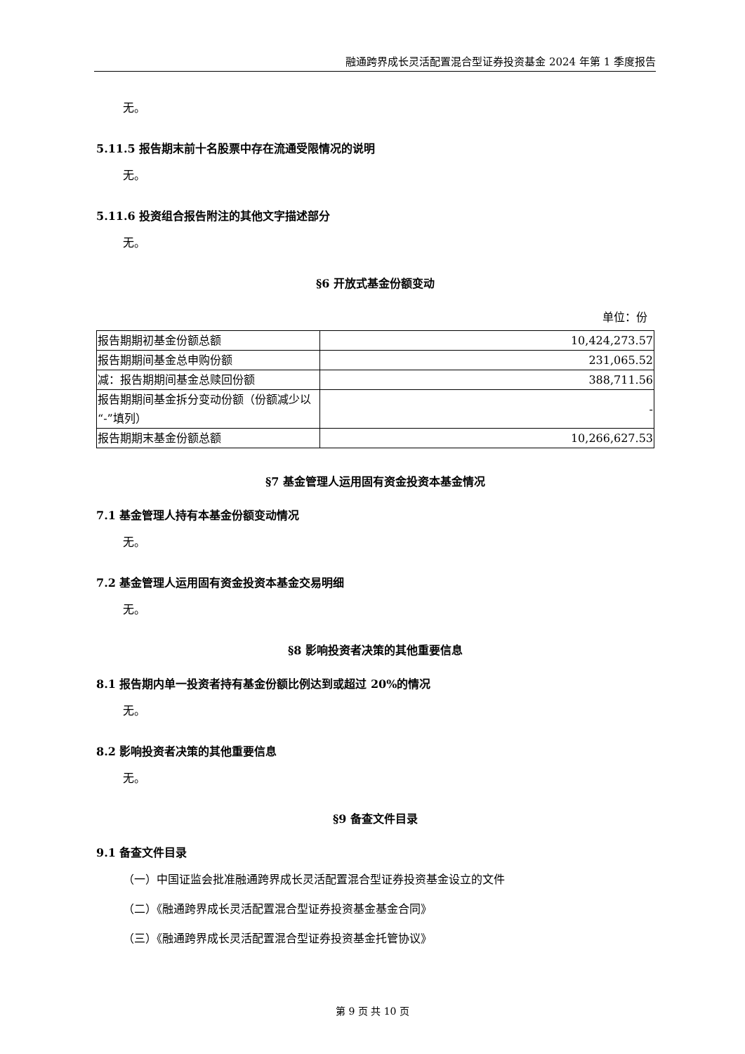融通跨界成长灵活配置混合型证券投资基金 2024 年第 1 季度报告
无。
5.11.5 报告期末前十名股票中存在流通受限情况的说明
无。
5.11.6 投资组合报告附注的其他文字描述部分
无。
§6 开放式基金份额变动
单位：份
| 报告期期初基金份额总额 | 10,424,273.57 |
| 报告期期间基金总申购份额 | 231,065.52 |
| 减：报告期期间基金总赎回份额 | 388,711.56 |
| 报告期期间基金拆分变动份额（份额减少以“-”填列） | - |
| 报告期期末基金份额总额 | 10,266,627.53 |
§7 基金管理人运用固有资金投资本基金情况
7.1 基金管理人持有本基金份额变动情况
无。
7.2 基金管理人运用固有资金投资本基金交易明细
无。
§8 影响投资者决策的其他重要信息
8.1 报告期内单一投资者持有基金份额比例达到或超过 20%的情况
无。
8.2 影响投资者决策的其他重要信息
无。
§9 备查文件目录
9.1 备查文件目录
（一）中国证监会批准融通跨界成长灵活配置混合型证券投资基金设立的文件
（二）《融通跨界成长灵活配置混合型证券投资基金基金合同》
（三）《融通跨界成长灵活配置混合型证券投资基金托管协议》
第 9 页 共 10 页